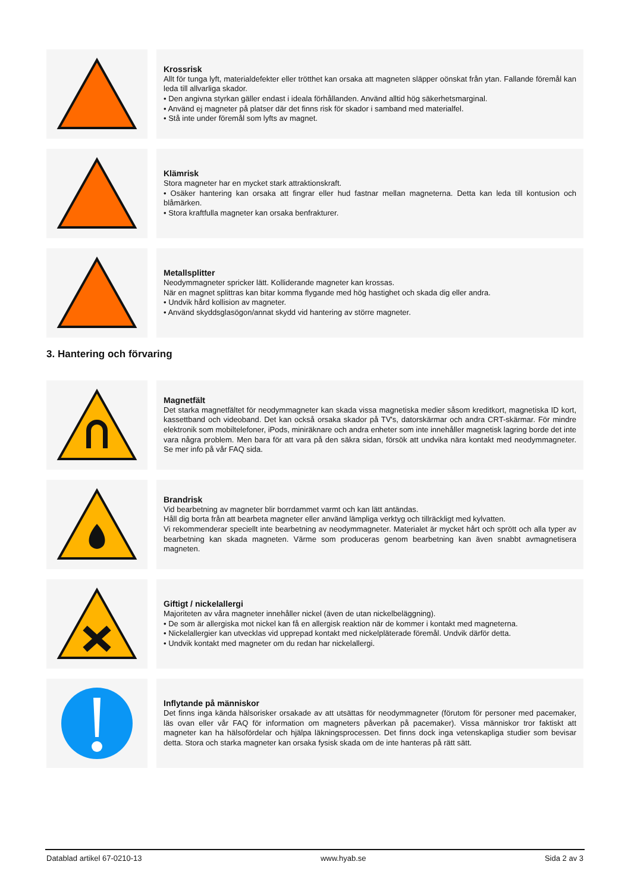Krossrisk
Allt för tunga lyft, materialdefekter eller trötthet kan orsaka att magneten släpper oönskat från ytan. Fallande föremål kan leda till allvarliga skador.
• Den angivna styrkan gäller endast i ideala förhållanden. Använd alltid hög säkerhetsmarginal.
• Använd ej magneter på platser där det finns risk för skador i samband med materialfel.
• Stå inte under föremål som lyfts av magnet.
Klämrisk
Stora magneter har en mycket stark attraktionskraft.
• Osäker hantering kan orsaka att fingrar eller hud fastnar mellan magneterna. Detta kan leda till kontusion och blåmärken.
• Stora kraftfulla magneter kan orsaka benfrakturer.
Metallsplitter
Neodymmagneter spricker lätt. Kolliderande magneter kan krossas.
När en magnet splittras kan bitar komma flygande med hög hastighet och skada dig eller andra.
• Undvik hård kollision av magneter.
• Använd skyddsglasögon/annat skydd vid hantering av större magneter.
3. Hantering och förvaring
Magnetfält
Det starka magnetfältet för neodymmagneter kan skada vissa magnetiska medier såsom kreditkort, magnetiska ID kort, kassettband och videoband. Det kan också orsaka skador på TV's, datorskärmar och andra CRT-skärmar. För mindre elektronik som mobiltelefoner, iPods, miniräknare och andra enheter som inte innehåller magnetisk lagring borde det inte vara några problem. Men bara för att vara på den säkra sidan, försök att undvika nära kontakt med neodymmagneter. Se mer info på vår FAQ sida.
Brandrisk
Vid bearbetning av magneter blir borrdammet varmt och kan lätt antändas.
Håll dig borta från att bearbeta magneter eller använd lämpliga verktyg och tillräckligt med kylvatten.
Vi rekommenderar speciellt inte bearbetning av neodymmagneter. Materialet är mycket hårt och sprött och alla typer av bearbetning kan skada magneten. Värme som produceras genom bearbetning kan även snabbt avmagnetisera magneten.
Giftigt / nickelallergi
Majoriteten av våra magneter innehåller nickel (även de utan nickelbeläggning).
• De som är allergiska mot nickel kan få en allergisk reaktion när de kommer i kontakt med magneterna.
• Nickelallergier kan utvecklas vid upprepad kontakt med nickelpläterade föremål. Undvik därför detta.
• Undvik kontakt med magneter om du redan har nickelallergi.
Inflytande på människor
Det finns inga kända hälsorisker orsakade av att utsättas för neodymmagneter (förutom för personer med pacemaker, läs ovan eller vår FAQ för information om magneters påverkan på pacemaker). Vissa människor tror faktiskt att magneter kan ha hälsofördelar och hjälpa läkningsprocessen. Det finns dock inga vetenskapliga studier som bevisar detta. Stora och starka magneter kan orsaka fysisk skada om de inte hanteras på rätt sätt.
Datablad artikel 67-0210-13 www.hyab.se Sida 2 av 3